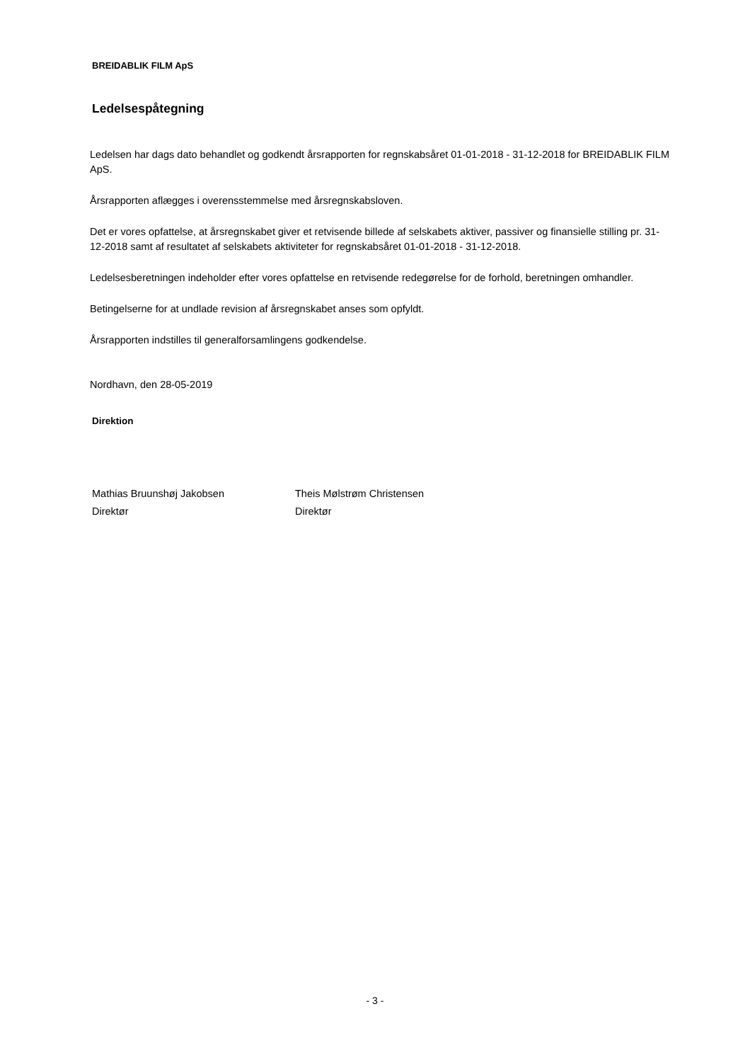BREIDABLIK FILM ApS
Ledelsespåtegning
Ledelsen har dags dato behandlet og godkendt årsrapporten for regnskabsåret 01-01-2018 - 31-12-2018 for BREIDABLIK FILM ApS.
Årsrapporten aflægges i overensstemmelse med årsregnskabsloven.
Det er vores opfattelse, at årsregnskabet giver et retvisende billede af selskabets aktiver, passiver og finansielle stilling pr. 31-12-2018 samt af resultatet af selskabets aktiviteter for regnskabsåret 01-01-2018 - 31-12-2018.
Ledelsesberetningen indeholder efter vores opfattelse en retvisende redegørelse for de forhold, beretningen omhandler.
Betingelserne for at undlade revision af årsregnskabet anses som opfyldt.
Årsrapporten indstilles til generalforsamlingens godkendelse.
Nordhavn, den 28-05-2019
Direktion
Mathias Bruunshøj Jakobsen
Direktør
Theis Mølstrøm Christensen
Direktør
- 3 -